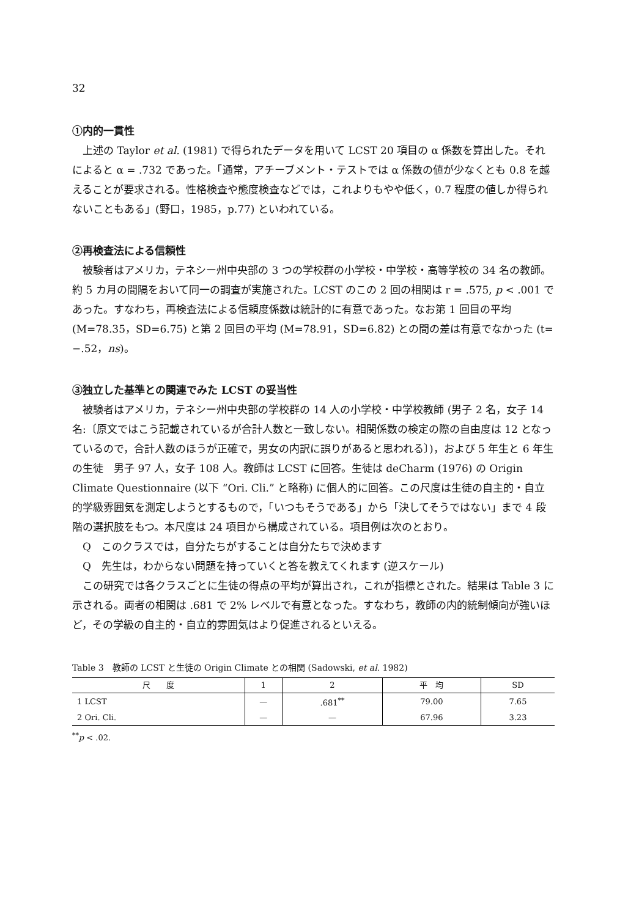32
①内的一貫性
上述の Taylor et al. (1981) で得られたデータを用いて LCST 20 項目の α 係数を算出した。それによると α = .732 であった。「通常，アチーブメント・テストでは α 係数の値が少なくとも 0.8 を越えることが要求される。性格検査や態度検査などでは，これよりもやや低く，0.7 程度の値しか得られないこともある」(野口，1985，p.77) といわれている。
②再検査法による信頼性
被験者はアメリカ，テネシー州中央部の 3 つの学校群の小学校・中学校・高等学校の 34 名の教師。約 5 カ月の間隔をおいて同一の調査が実施された。LCST のこの 2 回の相関は r = .575, p < .001 であった。すなわち，再検査法による信頼度係数は統計的に有意であった。なお第 1 回目の平均 (M=78.35，SD=6.75) と第 2 回目の平均 (M=78.91，SD=6.82) との間の差は有意でなかった (t= −.52，ns)。
③独立した基準との関連でみた LCST の妥当性
被験者はアメリカ，テネシー州中央部の学校群の 14 人の小学校・中学校教師 (男子 2 名，女子 14 名:〔原文ではこう記載されているが合計人数と一致しない。相関係数の検定の際の自由度は 12 となっているので，合計人数のほうが正確で，男女の内訳に誤りがあると思われる〕)，および 5 年生と 6 年生の生徒　男子 97 人，女子 108 人。教師は LCST に回答。生徒は deCharm (1976) の Origin Climate Questionnaire (以下 “Ori. Cli.” と略称) に個人的に回答。この尺度は生徒の自主的・自立的学級雰囲気を測定しようとするもので，「いつもそうである」から「決してそうではない」まで 4 段階の選択肢をもつ。本尺度は 24 項目から構成されている。項目例は次のとおり。
Q　このクラスでは，自分たちがすることは自分たちで決めます
Q　先生は，わからない問題を持っていくと答を教えてくれます (逆スケール)
この研究では各クラスごとに生徒の得点の平均が算出され，これが指標とされた。結果は Table 3 に示される。両者の相関は .681 で 2% レベルで有意となった。すなわち，教師の内的統制傾向が強いほど，その学級の自主的・自立的雰囲気はより促進されるといえる。
Table 3　教師の LCST と生徒の Origin Climate との相関 (Sadowski, et al. 1982)
| 尺 度 | 1 | 2 | 平 均 | SD |
| --- | --- | --- | --- | --- |
| 1 LCST | — | .681<sup>**</sup> | 79.00 | 7.65 |
| 2 Ori. Cli. | — | — | 67.96 | 3.23 |
<sup>**</sup> p < .02.